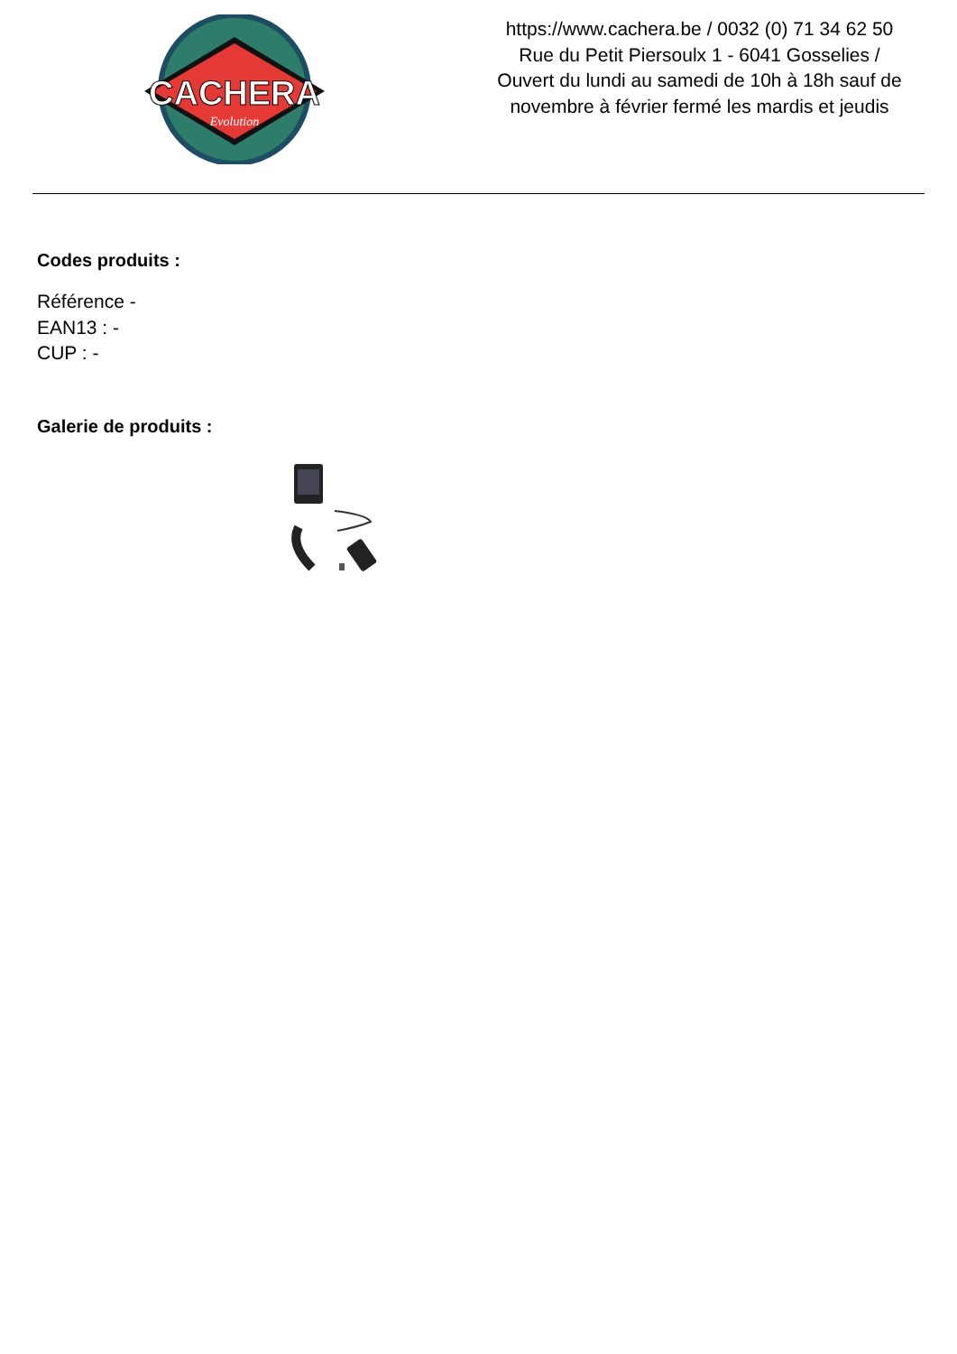CACHERA
Evolution
https://www.cachera.be / 0032 (0) 71 34 62 50
Rue du Petit Piersoulx 1 - 6041 Gosselies /
Ouvert du lundi au samedi de 10h à 18h sauf de
novembre à février fermé les mardis et jeudis
Codes produits :
Référence -
EAN13 : -
CUP : -
Galerie de produits :